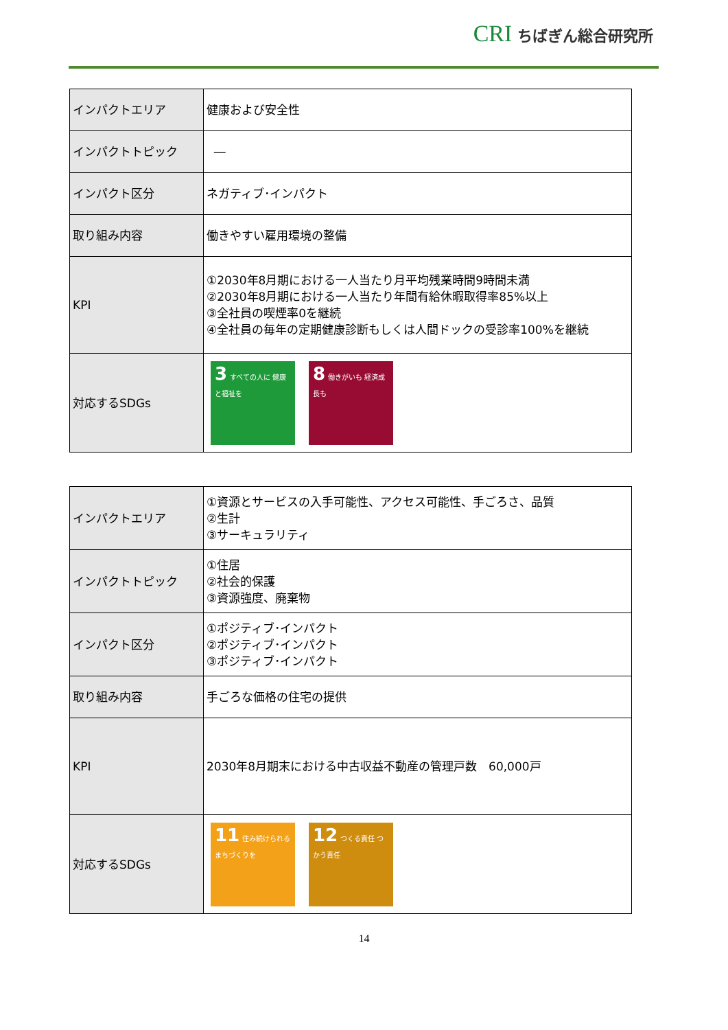CRI ちばぎん総合研究所
| インパクトエリア | 健康および安全性 |
| インパクトトピック | ― |
| インパクト区分 | ネガティブ･インパクト |
| 取り組み内容 | 働きやすい雇用環境の整備 |
| KPI | ①2030年8月期における一人当たり月平均残業時間9時間未満 ②2030年8月期における一人当たり年間有給休暇取得率85%以上 ③全社員の喫煙率0を継続 ④全社員の毎年の定期健康診断もしくは人間ドックの受診率100%を継続 |
| 対応するSDGs | 3 すべての人に 健康と福祉を 8 働きがいも 経済成長も |
| インパクトエリア | ①資源とサービスの入手可能性、アクセス可能性、手ごろさ、品質 ②生計 ③サーキュラリティ |
| インパクトトピック | ①住居 ②社会的保護 ③資源強度、廃棄物 |
| インパクト区分 | ①ポジティブ･インパクト ②ポジティブ･インパクト ③ポジティブ･インパクト |
| 取り組み内容 | 手ごろな価格の住宅の提供 |
| KPI | 2030年8月期末における中古収益不動産の管理戸数 60,000戸 |
| 対応するSDGs | 11 住み続けられる まちづくりを 12 つくる責任 つかう責任 |
14